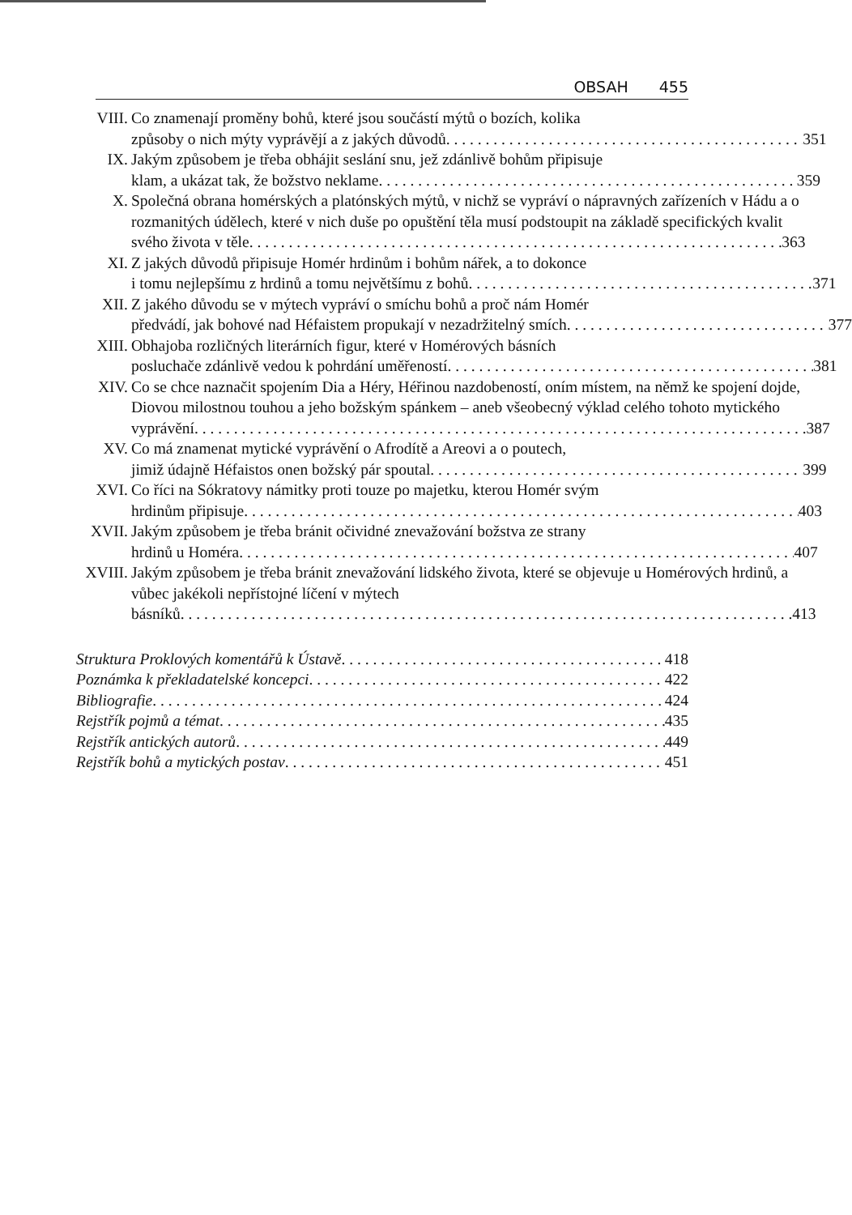OBSAH 455
VIII. Co znamenají proměny bohů, které jsou součástí mýtů o bozích, kolika
způsoby o nich mýty vyprávějí a z jakých důvodů 351
IX. Jakým způsobem je třeba obhájit seslání snu, jež zdánlivě bohům připisuje
klam, a ukázat tak, že božstvo neklame 359
X. Společná obrana homérských a platónských mýtů, v nichž se vypráví o nápravných zařízeních v Hádu a o rozmanitých údělech, které v nich duše po opuštění těla musí podstoupit na základě specifických kvalit
svého života v těle 363
XI. Z jakých důvodů připisuje Homér hrdinům i bohům nářek, a to dokonce
i tomu nejlepšímu z hrdinů a tomu největšímu z bohů 371
XII. Z jakého důvodu se v mýtech vypráví o smíchu bohů a proč nám Homér
předvádí, jak bohové nad Héfaistem propukají v nezadržitelný smích 377
XIII. Obhajoba rozličných literárních figur, které v Homérových básních
posluchače zdánlivě vedou k pohrdání uměřeností 381
XIV. Co se chce naznačit spojením Dia a Héry, Héřinou nazdobeností, oním místem, na němž ke spojení dojde, Diovou milostnou touhou a jeho božským spánkem – aneb všeobecný výklad celého tohoto mytického
vyprávění 387
XV. Co má znamenat mytické vyprávění o Afrodítě a Areovi a o poutech,
jimiž údajně Héfaistos onen božský pár spoutal 399
XVI. Co říci na Sókratovy námitky proti touze po majetku, kterou Homér svým
hrdinům připisuje 403
XVII. Jakým způsobem je třeba bránit očividné znevažování božstva ze strany
hrdinů u Homéra 407
XVIII.
Jakým způsobem je třeba bránit znevažování lidského života, které se objevuje u Homérových hrdinů, a vůbec jakékoli nepřístojné líčení v mýtech
básníků 413
Struktura Proklových komentářů k Ústavě 418
Poznámka k překladatelské koncepci 422
Bibliografie 424
Rejstřík pojmů a témat 435
Rejstřík antických autorů 449
Rejstřík bohů a mytických postav 451